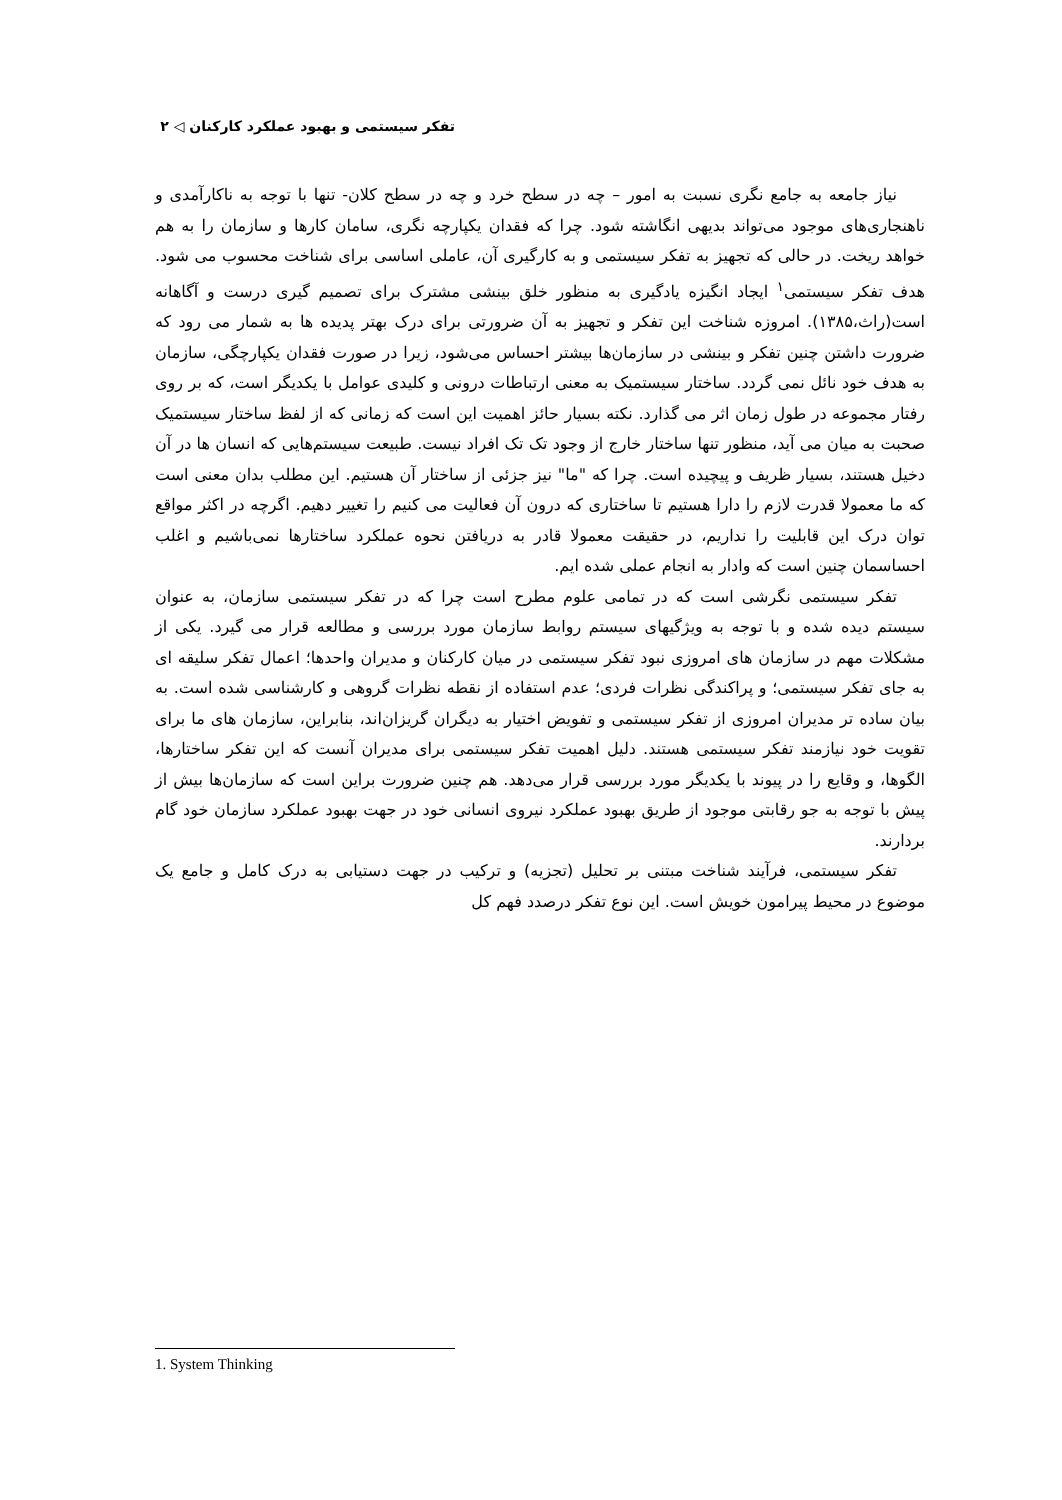تفکر سیستمی و بهبود عملکرد کارکنان ◁ ۲
نیاز جامعه به جامع نگری نسبت به امور – چه در سطح خرد و چه در سطح کلان- تنها با توجه به ناکارآمدی و ناهنجاری‌های موجود می‌تواند بدیهی انگاشته شود. چرا که فقدان یکپارچه نگری، سامان کارها و سازمان را به هم خواهد ریخت. در حالی که تجهیز به تفکر سیستمی و به کارگیری آن، عاملی اساسی برای شناخت محسوب می شود. هدف تفکر سیستمی<sup>۱</sup> ایجاد انگیزه یادگیری به منظور خلق بینشی مشترک برای تصمیم گیری درست و آگاهانه است(راث،۱۳۸۵). امروزه شناخت این تفکر و تجهیز به آن ضرورتی برای درک بهتر پدیده ها به شمار می رود که ضرورت داشتن چنین تفکر و بینشی در سازمان‌ها بیشتر احساس می‌شود، زیرا در صورت فقدان یکپارچگی، سازمان به هدف خود نائل نمی گردد. ساختار سیستمیک به معنی ارتباطات درونی و کلیدی عوامل با یکدیگر است، که بر روی رفتار مجموعه در طول زمان اثر می گذارد. نکته بسیار حائز اهمیت این است که زمانی که از لفظ ساختار سیستمیک صحبت به میان می آید، منظور تنها ساختار خارج از وجود تک تک افراد نیست. طبیعت سیستم‌هایی که انسان ها در آن دخیل هستند، بسیار ظریف و پیچیده است. چرا که "ما" نیز جزئی از ساختار آن هستیم. این مطلب بدان معنی است که ما معمولا قدرت لازم را دارا هستیم تا ساختاری که درون آن فعالیت می کنیم را تغییر دهیم. اگرچه در اکثر مواقع توان درک این قابلیت را نداریم، در حقیقت معمولا قادر به دریافتن نحوه عملکرد ساختارها نمی‌باشیم و اغلب احساسمان چنین است که وادار به انجام عملی شده ایم.
تفکر سیستمی نگرشی است که در تمامی علوم مطرح است چرا که در تفکر سیستمی سازمان، به عنوان سیستم دیده شده و با توجه به ویژگیهای سیستم روابط سازمان مورد بررسی و مطالعه قرار می گیرد. یکی از مشکلات مهم در سازمان های امروزی نبود تفکر سیستمی در میان کارکنان و مدیران واحدها؛ اعمال تفکر سلیقه ای به جای تفکر سیستمی؛ و پراکندگی نظرات فردی؛ عدم استفاده از نقطه نظرات گروهی و کارشناسی شده است. به بیان ساده تر مدیران امروزی از تفکر سیستمی و تفویض اختیار به دیگران گریزان‌اند، بنابراین، سازمان های ما برای تقویت خود نیازمند تفکر سیستمی هستند. دلیل اهمیت تفکر سیستمی برای مدیران آنست که این تفکر ساختارها، الگوها، و وقایع را در پیوند با یکدیگر مورد بررسی قرار می‌دهد. هم چنین ضرورت براین است که سازمان‌ها بیش از پیش با توجه به جو رقابتی موجود از طریق بهبود عملکرد نیروی انسانی خود در جهت بهبود عملکرد سازمان خود گام بردارند.
تفکر سیستمی، فرآیند شناخت مبتنی بر تحلیل (تجزیه) و ترکیب در جهت دستیابی به درک کامل و جامع یک موضوع در محیط پیرامون خویش است. این نوع تفکر درصدد فهم کل
1. System Thinking